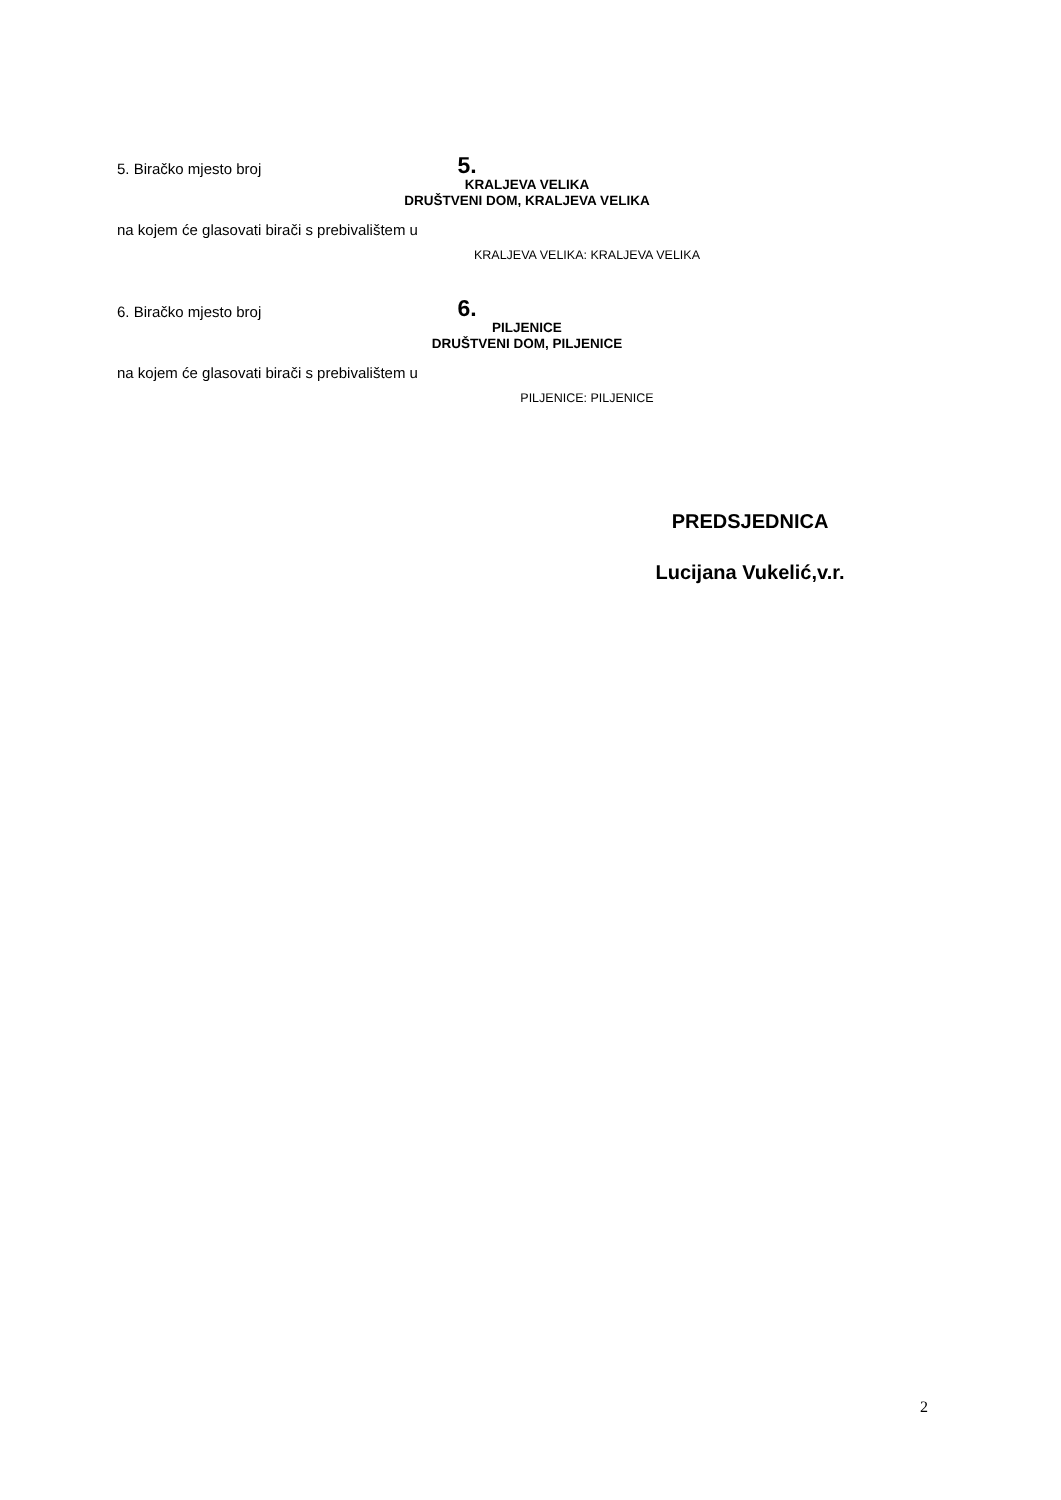5. Biračko mjesto broj
5.
KRALJEVA VELIKA
DRUŠTVENI DOM, KRALJEVA VELIKA
na kojem će glasovati birači s prebivalištem u
KRALJEVA VELIKA: KRALJEVA VELIKA
6. Biračko mjesto broj
6.
PILJENICE
DRUŠTVENI DOM, PILJENICE
na kojem će glasovati birači s prebivalištem u
PILJENICE: PILJENICE
PREDSJEDNICA
Lucijana Vukelić,v.r.
2